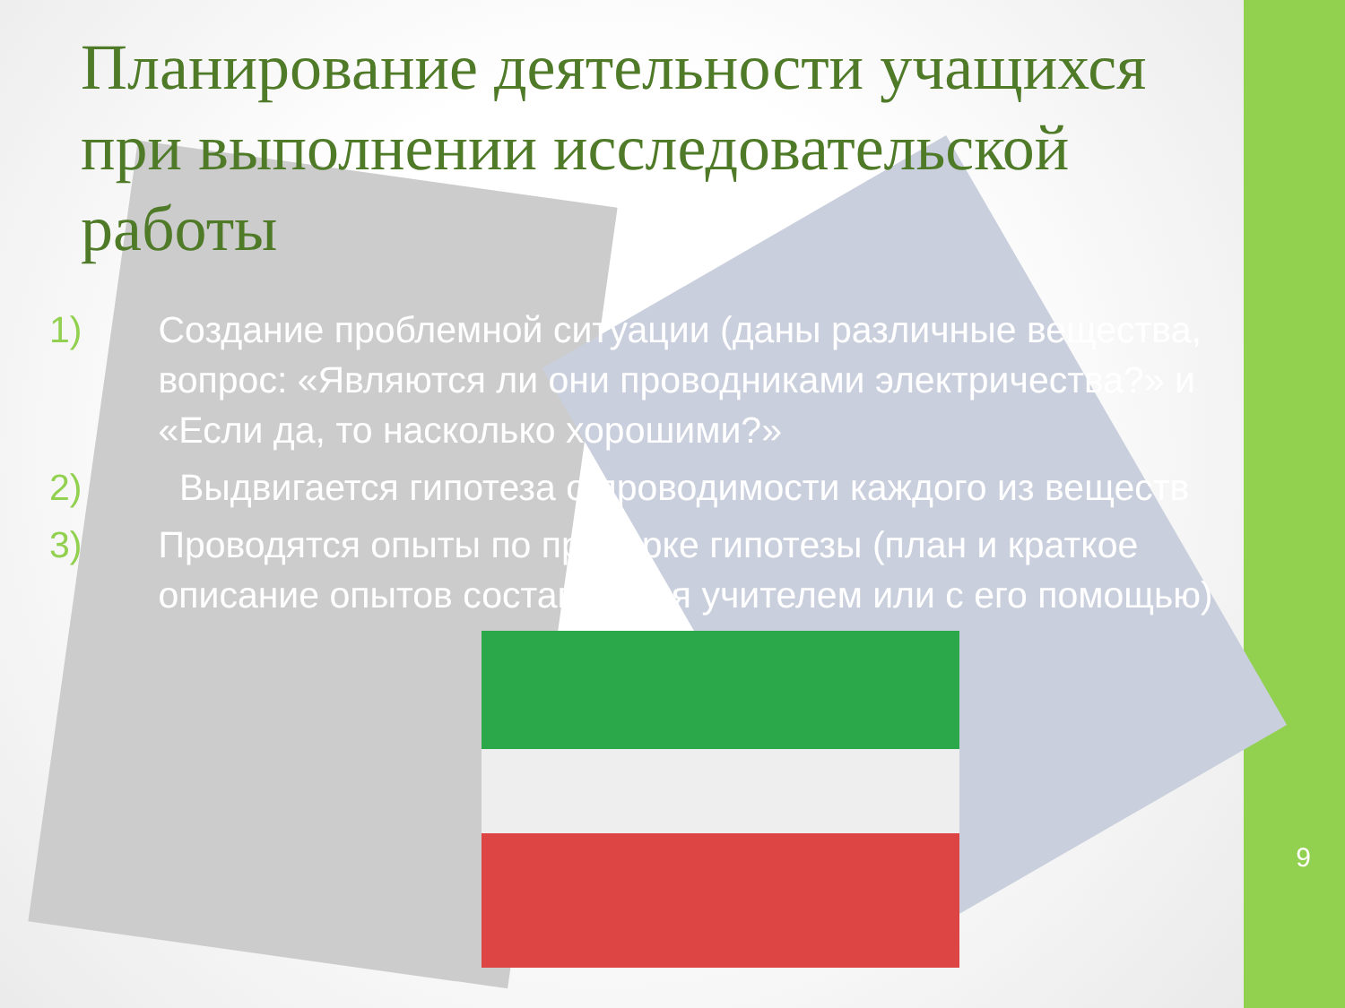Планирование деятельности учащихся при выполнении исследовательской работы
1) Создание проблемной ситуации (даны различные вещества, вопрос: «Являются ли они проводниками электричества?» и «Если да, то насколько хорошими?»
2) Выдвигается гипотеза о проводимости каждого из веществ
3) Проводятся опыты по проверке гипотезы (план и краткое описание опытов составляется учителем или с его помощью)
9